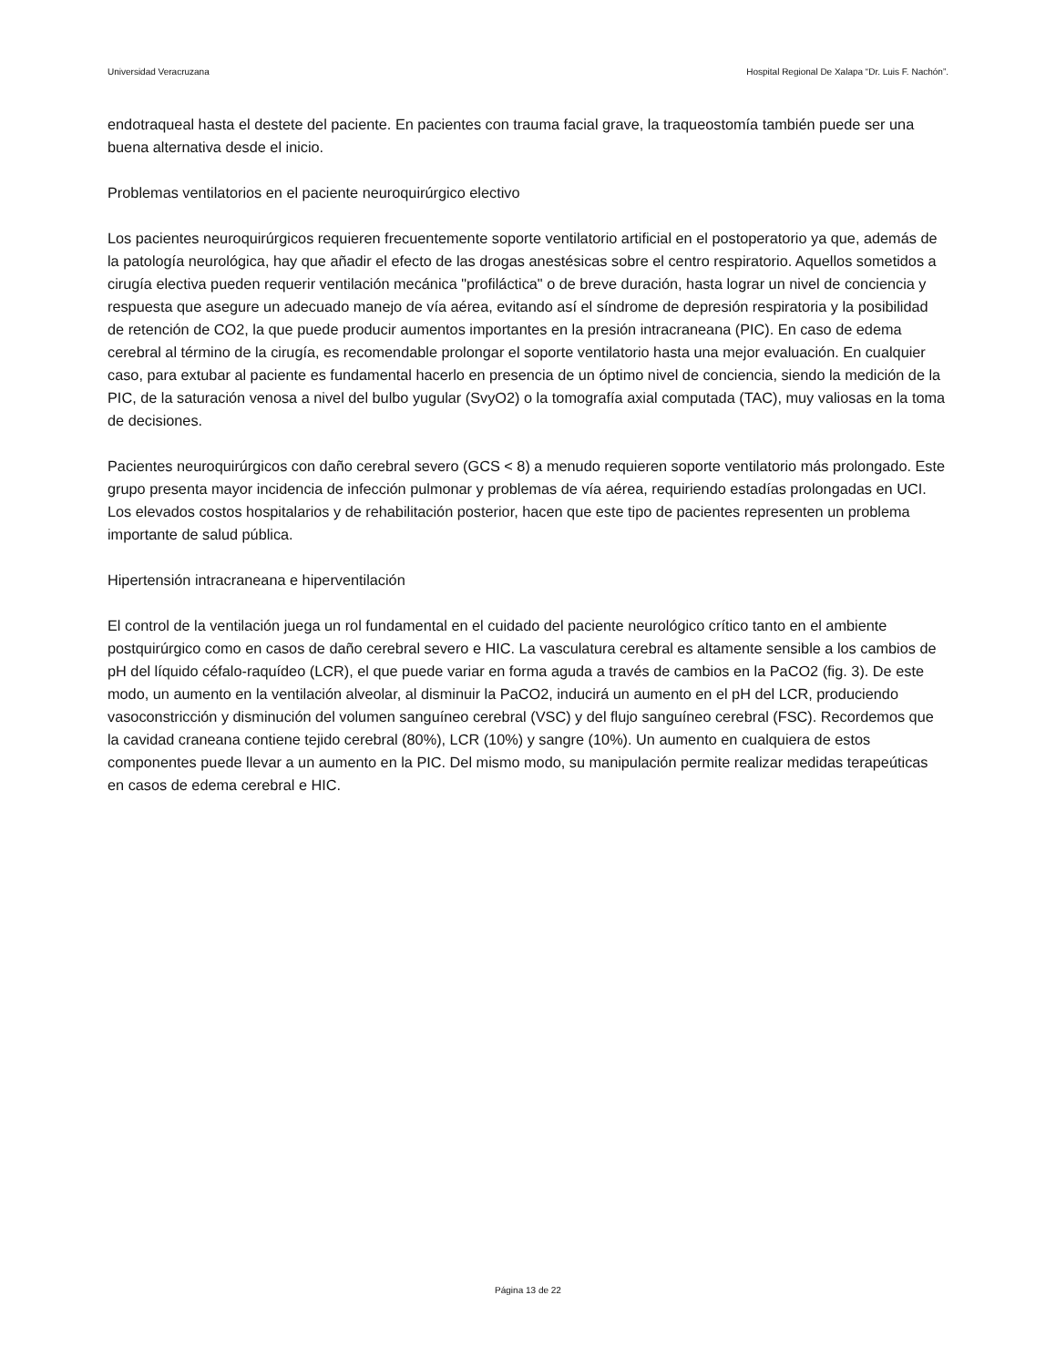Universidad Veracruzana Hospital Regional De Xalapa “Dr. Luis F. Nachón”.
endotraqueal hasta el destete del paciente. En pacientes con trauma facial grave, la traqueostomía también puede ser una buena alternativa desde el inicio.
Problemas ventilatorios en el paciente neuroquirúrgico electivo
Los pacientes neuroquirúrgicos requieren frecuentemente soporte ventilatorio artificial en el postoperatorio ya que, además de la patología neurológica, hay que añadir el efecto de las drogas anestésicas sobre el centro respiratorio. Aquellos sometidos a cirugía electiva pueden requerir ventilación mecánica "profiláctica" o de breve duración, hasta lograr un nivel de conciencia y respuesta que asegure un adecuado manejo de vía aérea, evitando así el síndrome de depresión respiratoria y la posibilidad de retención de CO2, la que puede producir aumentos importantes en la presión intracraneana (PIC). En caso de edema cerebral al término de la cirugía, es recomendable prolongar el soporte ventilatorio hasta una mejor evaluación. En cualquier caso, para extubar al paciente es fundamental hacerlo en presencia de un óptimo nivel de conciencia, siendo la medición de la PIC, de la saturación venosa a nivel del bulbo yugular (SvyO2) o la tomografía axial computada (TAC), muy valiosas en la toma de decisiones.
Pacientes neuroquirúrgicos con daño cerebral severo (GCS < 8) a menudo requieren soporte ventilatorio más prolongado. Este grupo presenta mayor incidencia de infección pulmonar y problemas de vía aérea, requiriendo estadías prolongadas en UCI. Los elevados costos hospitalarios y de rehabilitación posterior, hacen que este tipo de pacientes representen un problema importante de salud pública.
Hipertensión intracraneana e hiperventilación
El control de la ventilación juega un rol fundamental en el cuidado del paciente neurológico crítico tanto en el ambiente postquirúrgico como en casos de daño cerebral severo e HIC. La vasculatura cerebral es altamente sensible a los cambios de pH del líquido céfalo-raquídeo (LCR), el que puede variar en forma aguda a través de cambios en la PaCO2 (fig. 3). De este modo, un aumento en la ventilación alveolar, al disminuir la PaCO2, inducirá un aumento en el pH del LCR, produciendo vasoconstricción y disminución del volumen sanguíneo cerebral (VSC) y del flujo sanguíneo cerebral (FSC). Recordemos que la cavidad craneana contiene tejido cerebral (80%), LCR (10%) y sangre (10%). Un aumento en cualquiera de estos componentes puede llevar a un aumento en la PIC. Del mismo modo, su manipulación permite realizar medidas terapeúticas en casos de edema cerebral e HIC.
Página 13 de 22